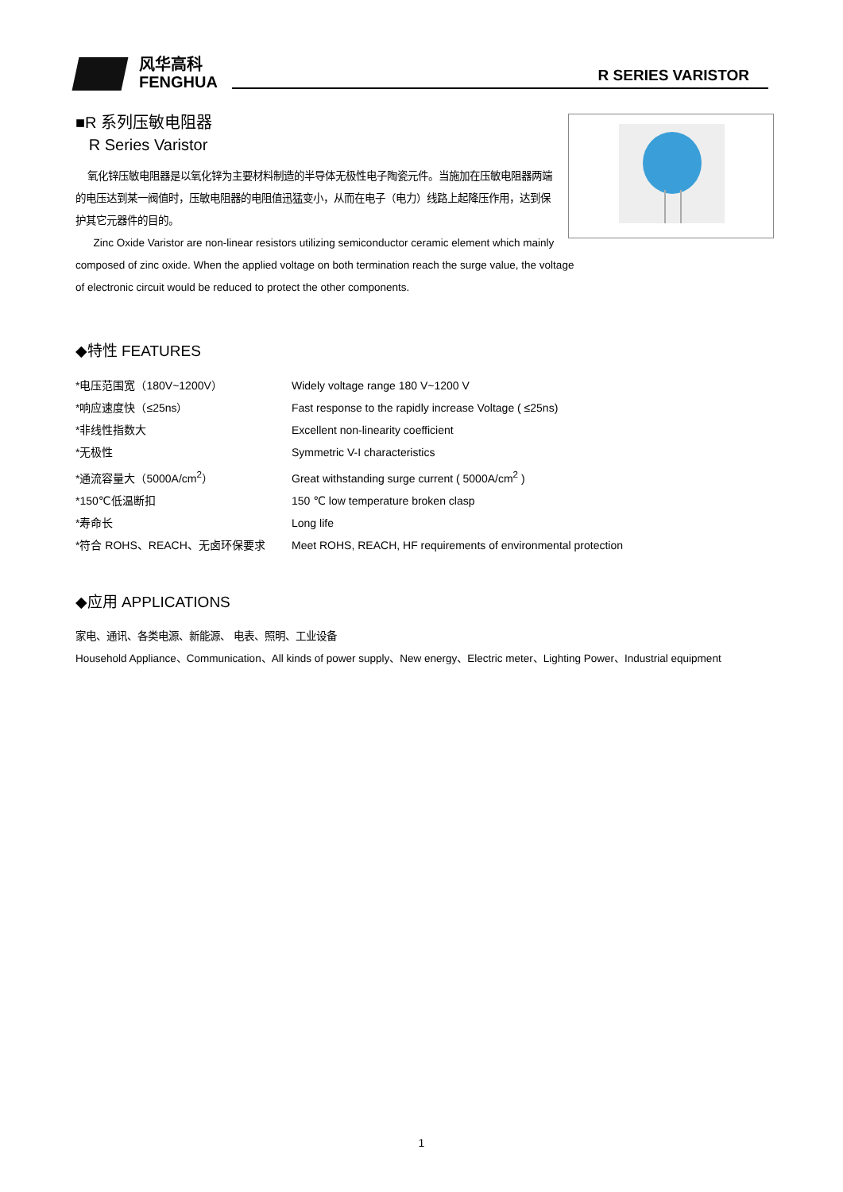风华高科
FENGHUA
R SERIES VARISTOR
■R 系列压敏电阻器
R Series Varistor
氧化锌压敏电阻器是以氧化锌为主要材料制造的半导体无极性电子陶瓷元件。当施加在压敏电阻器两端的电压达到某一阀值时，压敏电阻器的电阻值迅猛变小，从而在电子（电力）线路上起降压作用，达到保护其它元器件的目的。
Zinc Oxide Varistor are non-linear resistors utilizing semiconductor ceramic element which mainly composed of zinc oxide. When the applied voltage on both termination reach the surge value, the voltage of electronic circuit would be reduced to protect the other components.
◆特性 FEATURES
*电压范围宽（180V~1200V） Widely voltage range 180 V~1200 V
*响应速度快（≤25ns） Fast response to the rapidly increase Voltage ( ≤25ns)
*非线性指数大 Excellent non-linearity coefficient
*无极性 Symmetric V-I characteristics
*通流容量大（5000A/cm<sup>2</sup>） Great withstanding surge current ( 5000A/cm<sup>2</sup> )
*150℃低温断扣 150 ℃ low temperature broken clasp
*寿命长 Long life
*符合 ROHS、REACH、无卤环保要求 Meet ROHS, REACH, HF requirements of environmental protection
◆应用 APPLICATIONS
家电、通讯、各类电源、新能源、 电表、照明、工业设备
Household Appliance、Communication、All kinds of power supply、New energy、Electric meter、Lighting Power、Industrial equipment
1